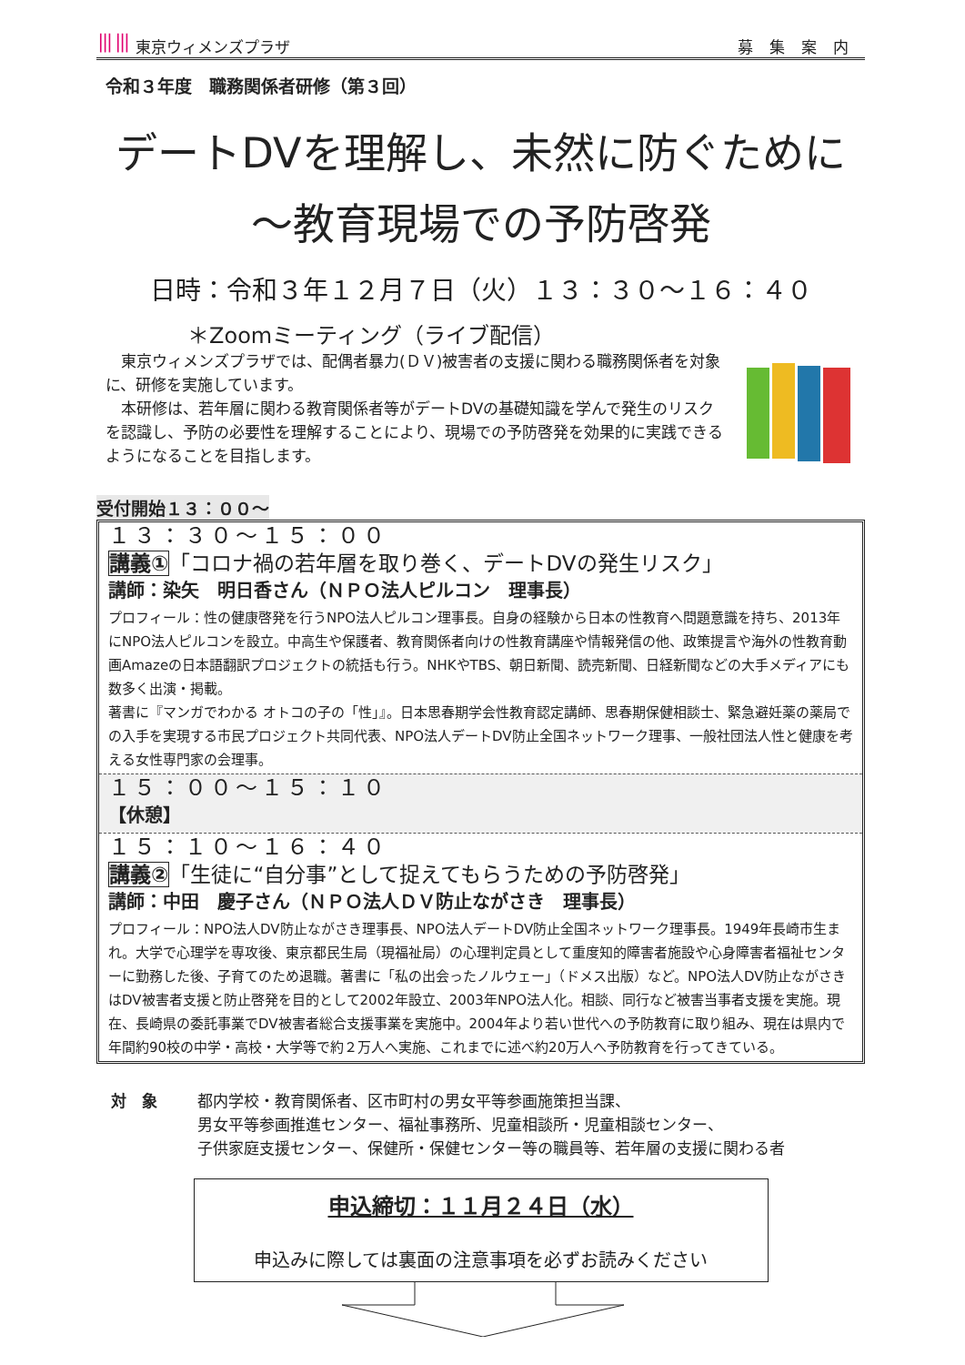⦀⦀ 東京ウィメンズプラザ 募集案内
令和３年度　職務関係者研修（第３回）
デートDVを理解し、未然に防ぐために
～教育現場での予防啓発
日時：令和３年１２月７日（火）１３：３０～１６：４０
＊Zoomミーティング（ライブ配信）
　東京ウィメンズプラザでは、配偶者暴力(ＤＶ)被害者の支援に関わる職務関係者を対象に、研修を実施しています。
　本研修は、若年層に関わる教育関係者等がデートDVの基礎知識を学んで発生のリスクを認識し、予防の必要性を理解することにより、現場での予防啓発を効果的に実践できるようになることを目指します。
受付開始１３：００～
１３：３０～１５：００
講義①「コロナ禍の若年層を取り巻く、デートDVの発生リスク」
講師：染矢　明日香さん（ＮＰＯ法人ピルコン　理事長）
プロフィール：性の健康啓発を行うNPO法人ピルコン理事長。自身の経験から日本の性教育へ問題意識を持ち、2013年にNPO法人ピルコンを設立。中高生や保護者、教育関係者向けの性教育講座や情報発信の他、政策提言や海外の性教育動画Amazeの日本語翻訳プロジェクトの統括も行う。NHKやTBS、朝日新聞、読売新聞、日経新聞などの大手メディアにも数多く出演・掲載。
著書に『マンガでわかる オトコの子の「性」』。日本思春期学会性教育認定講師、思春期保健相談士、緊急避妊薬の薬局での入手を実現する市民プロジェクト共同代表、NPO法人デートDV防止全国ネットワーク理事、一般社団法人性と健康を考える女性専門家の会理事。
１５：００～１５：１０
【休憩】
１５：１０～１６：４０
講義②「生徒に“自分事”として捉えてもらうための予防啓発」
講師：中田　慶子さん（ＮＰＯ法人ＤＶ防止ながさき　理事長）
プロフィール：NPO法人DV防止ながさき理事長、NPO法人デートDV防止全国ネットワーク理事長。1949年長崎市生まれ。大学で心理学を専攻後、東京都民生局（現福祉局）の心理判定員として重度知的障害者施設や心身障害者福祉センターに勤務した後、子育てのため退職。著書に「私の出会ったノルウェー」（ドメス出版）など。NPO法人DV防止ながさきはDV被害者支援と防止啓発を目的として2002年設立、2003年NPO法人化。相談、同行など被害当事者支援を実施。現在、長崎県の委託事業でDV被害者総合支援事業を実施中。2004年より若い世代への予防教育に取り組み、現在は県内で年間約90校の中学・高校・大学等で約２万人へ実施、これまでに述べ約20万人へ予防教育を行ってきている。
対　象 都内学校・教育関係者、区市町村の男女平等参画施策担当課、
男女平等参画推進センター、福祉事務所、児童相談所・児童相談センター、
子供家庭支援センター、保健所・保健センター等の職員等、若年層の支援に関わる者
申込締切：１１月２４日（水）
申込みに際しては裏面の注意事項を必ずお読みください